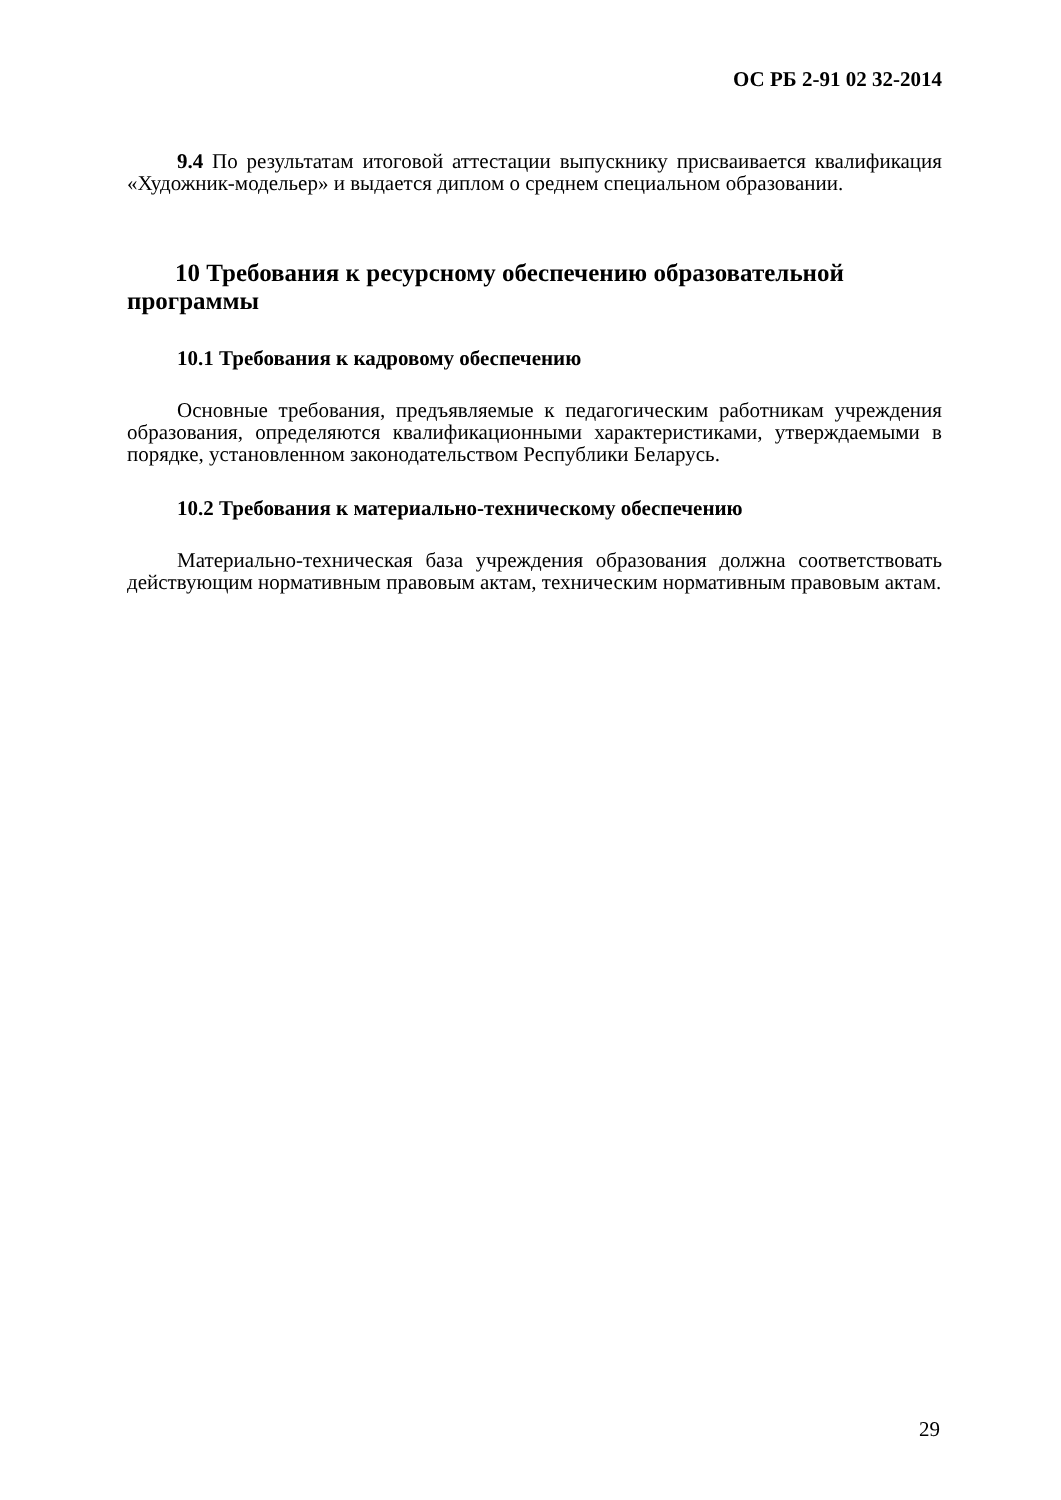ОС РБ 2-91 02 32-2014
9.4 По результатам итоговой аттестации выпускнику присваивается квалификация «Художник-модельер» и выдается диплом о среднем специальном образовании.
10 Требования к ресурсному обеспечению образовательной программы
10.1 Требования к кадровому обеспечению
Основные требования, предъявляемые к педагогическим работникам учреждения образования, определяются квалификационными характеристиками, утверждаемыми в порядке, установленном законодательством Республики Беларусь.
10.2 Требования к материально-техническому обеспечению
Материально-техническая база учреждения образования должна соответствовать действующим нормативным правовым актам, техническим нормативным правовым актам.
29